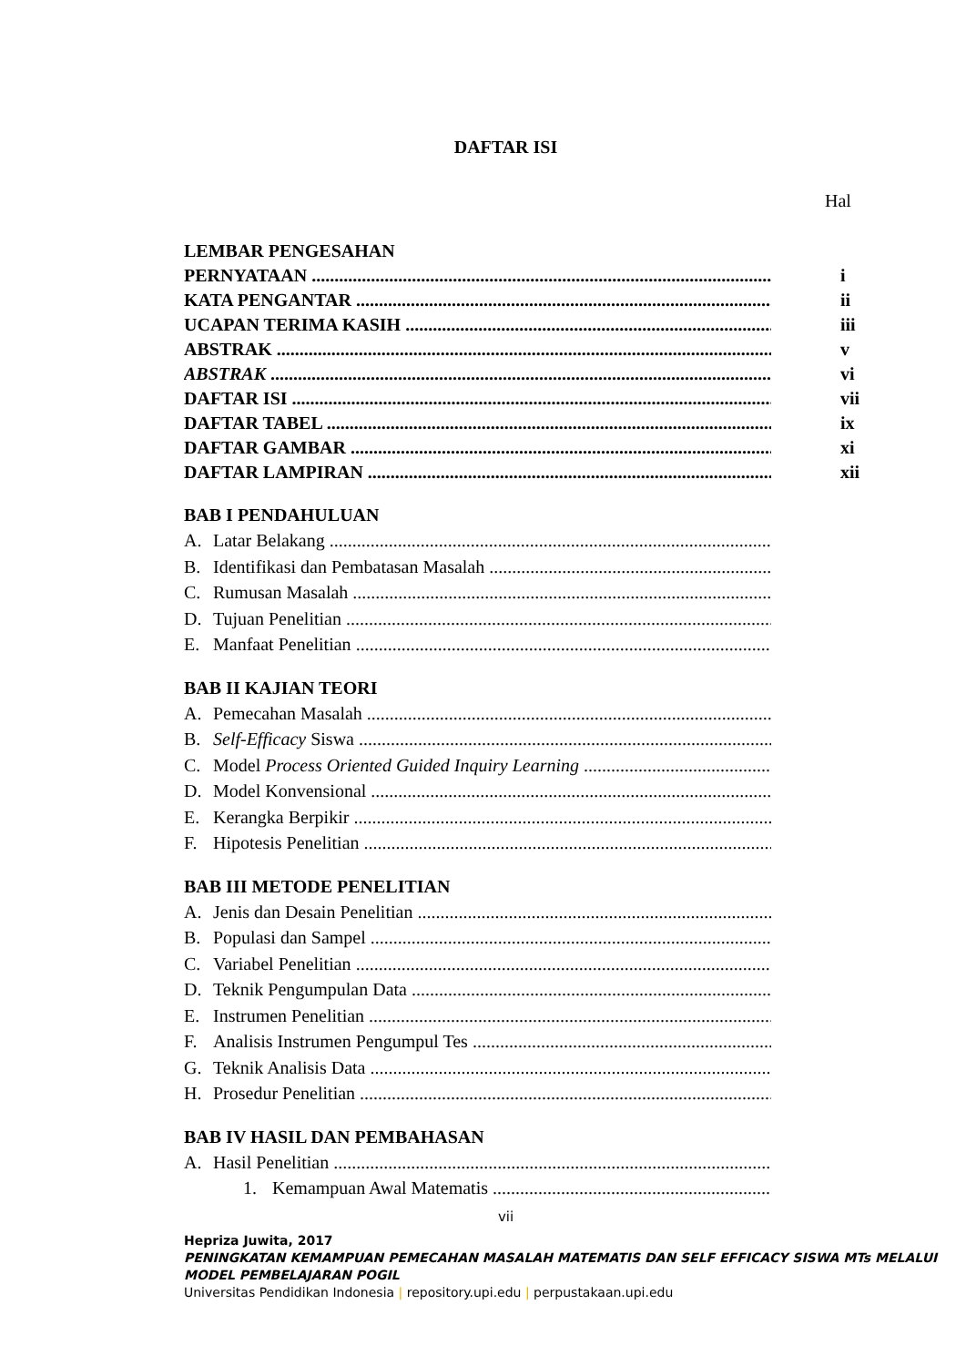DAFTAR ISI
Hal
LEMBAR PENGESAHAN
PERNYATAAN i
KATA PENGANTAR ii
UCAPAN TERIMA KASIH iii
ABSTRAK v
ABSTRAK vi
DAFTAR ISI vii
DAFTAR TABEL ix
DAFTAR GAMBAR xi
DAFTAR LAMPIRAN xii
BAB I PENDAHULUAN
A. Latar Belakang
B. Identifikasi dan Pembatasan Masalah
C. Rumusan Masalah
D. Tujuan Penelitian
E. Manfaat Penelitian
BAB II KAJIAN TEORI
A. Pemecahan Masalah
B. Self-Efficacy Siswa
C. Model Process Oriented Guided Inquiry Learning
D. Model Konvensional
E. Kerangka Berpikir
F. Hipotesis Penelitian
BAB III METODE PENELITIAN
A. Jenis dan Desain Penelitian
B. Populasi dan Sampel
C. Variabel Penelitian
D. Teknik Pengumpulan Data
E. Instrumen Penelitian
F. Analisis Instrumen Pengumpul Tes
G. Teknik Analisis Data
H. Prosedur Penelitian
BAB IV HASIL DAN PEMBAHASAN
A. Hasil Penelitian
1. Kemampuan Awal Matematis
vii
Hepriza Juwita, 2017
PENINGKATAN KEMAMPUAN PEMECAHAN MASALAH MATEMATIS DAN SELF EFFICACY SISWA MTs MELALUI MODEL PEMBELAJARAN POGIL
Universitas Pendidikan Indonesia | repository.upi.edu | perpustakaan.upi.edu